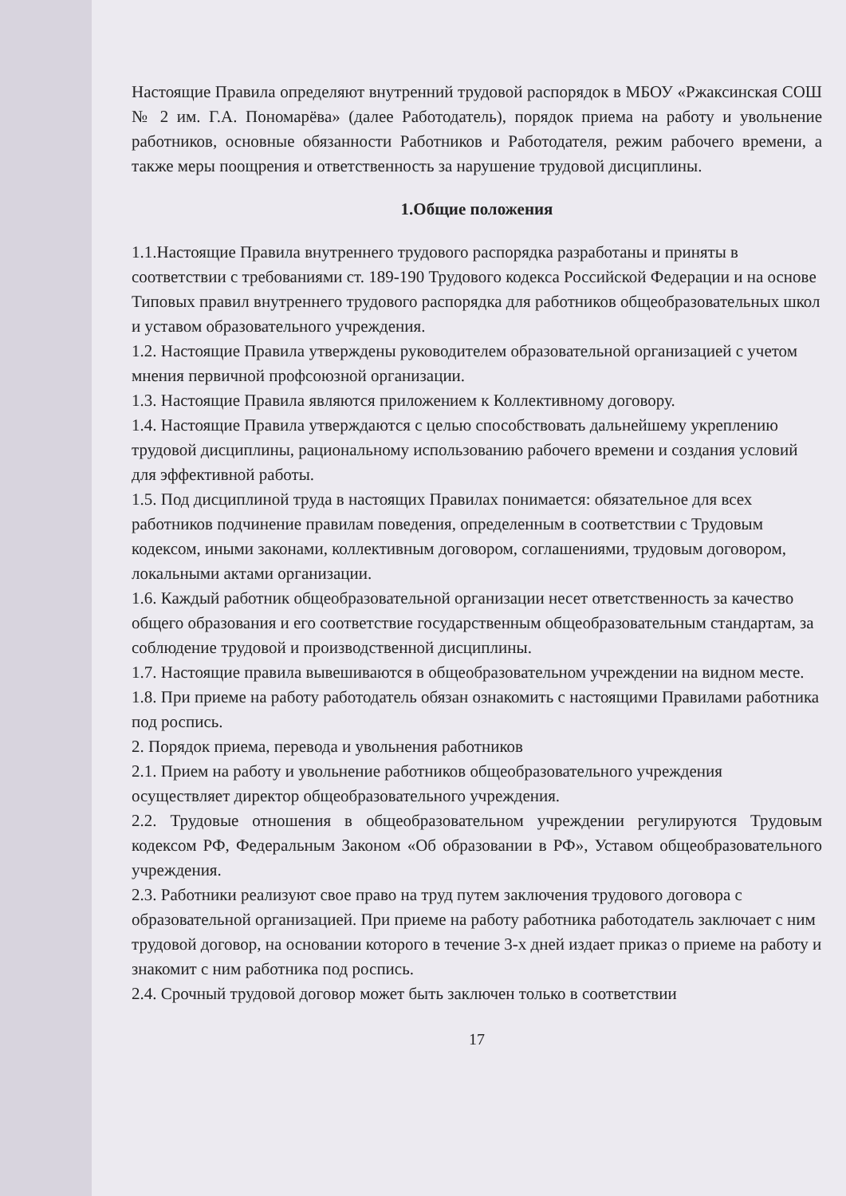Настоящие Правила определяют внутренний трудовой распорядок в МБОУ «Ржаксинская СОШ № 2 им. Г.А. Пономарёва» (далее Работодатель), порядок приема на работу и увольнение работников, основные обязанности Работников и Работодателя, режим рабочего времени, а также меры поощрения и ответственность за нарушение трудовой дисциплины.
1.Общие положения
1.1.Настоящие Правила внутреннего трудового распорядка разработаны и приняты в соответствии с требованиями ст. 189-190 Трудового кодекса Российской Федерации и на основе Типовых правил внутреннего трудового распорядка для работников общеобразовательных школ и уставом образовательного учреждения.
1.2. Настоящие Правила утверждены руководителем образовательной организацией с учетом мнения первичной профсоюзной организации.
1.3. Настоящие Правила являются приложением к Коллективному договору.
1.4. Настоящие Правила утверждаются с целью способствовать дальнейшему укреплению трудовой дисциплины, рациональному использованию рабочего времени и создания условий для эффективной работы.
1.5. Под дисциплиной труда в настоящих Правилах понимается: обязательное для всех работников подчинение правилам поведения, определенным в соответствии с Трудовым кодексом, иными законами, коллективным договором, соглашениями, трудовым договором, локальными актами организации.
1.6. Каждый работник общеобразовательной организации несет ответственность за качество общего образования и его соответствие государственным общеобразовательным стандартам, за соблюдение трудовой и производственной дисциплины.
1.7. Настоящие правила вывешиваются в общеобразовательном учреждении на видном месте.
1.8. При приеме на работу работодатель обязан ознакомить с настоящими Правилами работника под роспись.
2. Порядок приема, перевода и увольнения работников
2.1. Прием на работу и увольнение работников общеобразовательного учреждения осуществляет директор общеобразовательного учреждения.
2.2. Трудовые отношения в общеобразовательном учреждении регулируются Трудовым кодексом РФ, Федеральным Законом «Об образовании в РФ», Уставом общеобразовательного учреждения.
2.3. Работники реализуют свое право на труд путем заключения трудового договора с образовательной организацией. При приеме на работу работника работодатель заключает с ним трудовой договор, на основании которого в течение 3-х дней издает приказ о приеме на работу и знакомит с ним работника под роспись.
2.4. Срочный трудовой договор может быть заключен только в соответствии
17